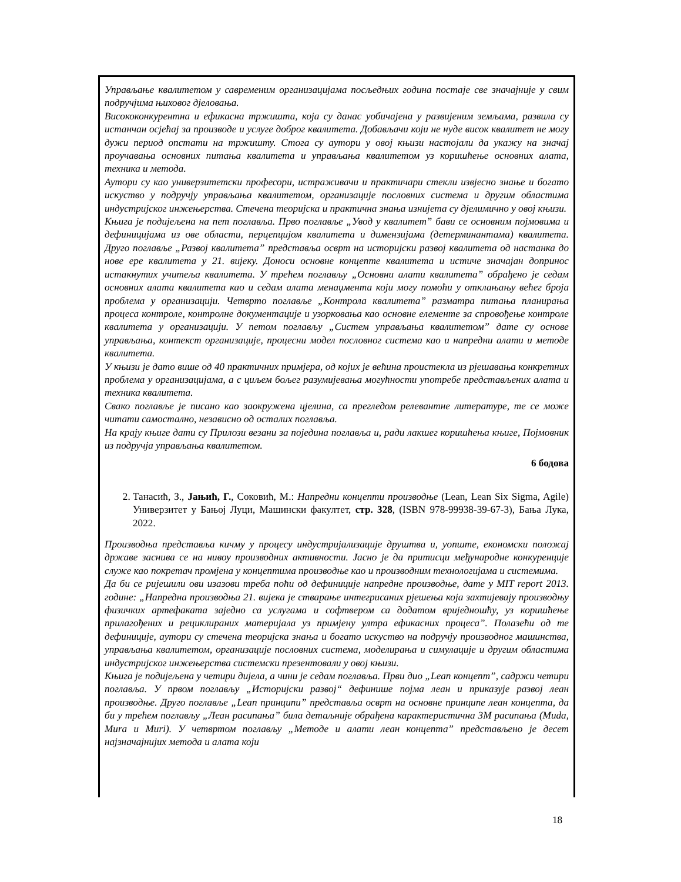Управљање квалитетом у савременим организацијама посљедњих година постаје све значајније у свим подручјима њиховог дјеловања.
Висококонкурентна и ефикасна тржишта, која су данас уобичајена у развијеним земљама, развила су истанчан осјећај за производе и услуге доброг квалитета. Добављачи који не нуде висок квалитет не могу дужи период опстати на тржишту. Стога су аутори у овој књизи настојали да укажу на значај проучавања основних питања квалитета и управљања квалитетом уз коришћење основних алата, техника и метода.
Аутори су као универзитетски професори, истраживачи и практичари стекли извјесно знање и богато искуство у подручју управљања квалитетом, организације пословних система и другим областима индустријског инжењерства. Стечена теоријска и практична знања изнијета су дјелимично у овој књизи.
Књига је подијељена на пет поглавља. Прво поглавље „Увод у квалитет” бави се основним појмовима и дефиницијама из ове области, перцепцијом квалитета и димензијама (детерминантама) квалитета. Друго поглавље „Развој квалитета” представља осврт на историјски развој квалитета од настанка до нове ере квалитета у 21. вијеку. Доноси основне концепте квалитета и истиче значајан допринос истакнутих учитеља квалитета. У трећем поглављу „Основни алати квалитета” обрађено је седам основних алата квалитета као и седам алата менаџмента који могу помоћи у отклањању већег броја проблема у организацији. Четврто поглавље „Контрола квалитета” разматра питања планирања процеса контроле, контролне документације и узорковања као основне елементе за спровођење контроле квалитета у организацији. У петом поглављу „Систем управљања квалитетом” дате су основе управљања, контекст организације, процесни модел пословног система као и напредни алати и методе квалитета.
У књизи је дато више од 40 практичних примјера, од којих је већина проистекла из рјешавања конкретних проблема у организацијама, а с циљем бољег разумијевања могућности употребе представљених алата и техника квалитета.
Свако поглавље је писано као заокружена цјелина, са прегледом релевантне литературе, те се може читати самостално, независно од осталих поглавља.
На крају књиге дати су Прилози везани за поједина поглавља и, ради лакшег коришћења књиге, Појмовник из подручја управљања квалитетом.
6 бодова
2. Танасић, З., Јањић, Г., Соковић, М.: Напредни концепти производње (Lean, Lean Six Sigma, Agile) Универзитет у Бањој Луци, Машински факултет, стр. 328, (ISBN 978-99938-39-67-3), Бања Лука, 2022.
Производња представља кичму у процесу индустријализације друштва и, уопште, економски положај државе заснива се на нивоу производних активности. Јасно је да притисци међународне конкуренције служе као покретач промјена у концептима производње као и производним технологијама и системима.
Да би се ријешили ови изазови треба поћи од дефиниције напредне производње, дате у MIT report 2013. године: „Напредна производња 21. вијека је стварање интегрисаних рјешења која захтијевају производњу физичких артефаката заједно са услугама и софтвером са додатом вриједношћу, уз коришћење прилагођених и рециклираних материјала уз примјену ултра ефикасних процеса”. Полазећи од те дефиниције, аутори су стечена теоријска знања и богато искуство на подручју производног машинства, управљања квалитетом, организације пословних система, моделирања и симулације и другим областима индустријског инжењерства системски презентовали у овој књизи.
Књига је подијељена у четири дијела, а чини је седам поглавља. Први дио „Lean концепт”, садржи четири поглавља. У првом поглављу „Историјски развој“ дефинише појма леан и приказује развој леан производње. Друго поглавље „Lean принципи” представља осврт на основне принципе леан концепта, да би у трећем поглављу „Леан расипања” била детаљније обрађена карактеристична 3М расипања (Muda, Mura и Muri). У четвртом поглављу „Методе и алати леан концепта” представљено је десет најзначајнијих метода и алата који
18